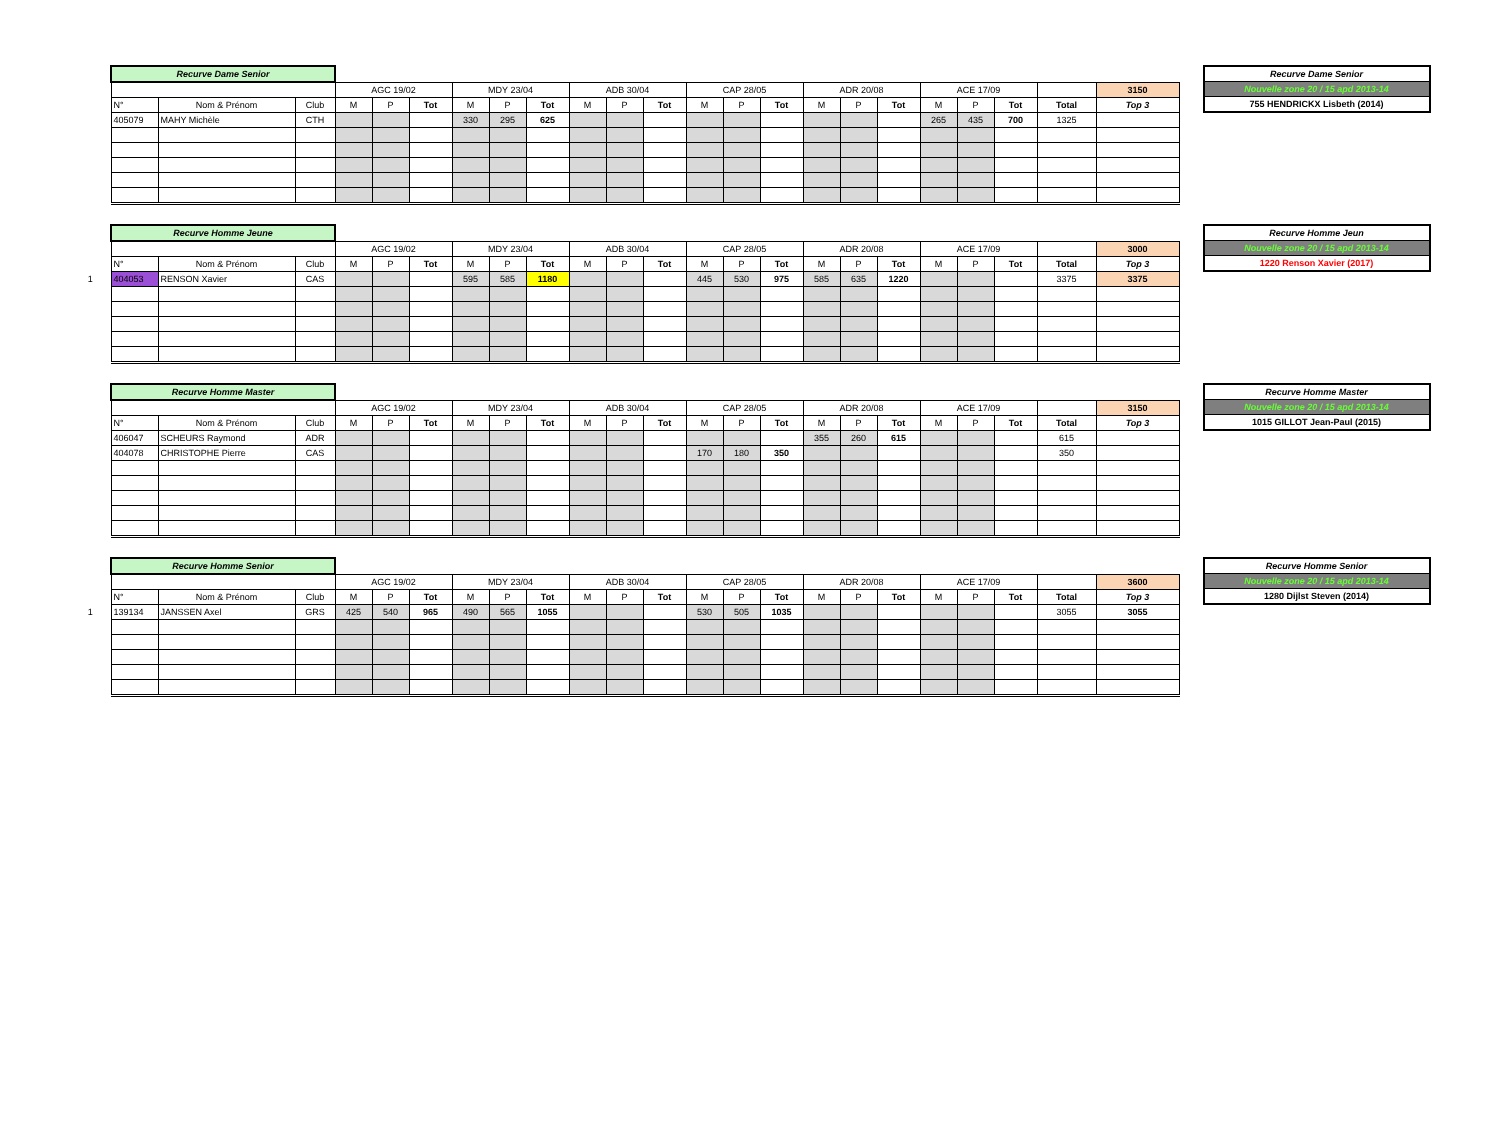| | Recurve Dame Senior | | | | | | | | | | | | | | | | | | | | | | |
| | | | | AGC 19/02 | | | MDY 23/04 | | | ADB 30/04 | | | CAP 28/05 | | | ADR 20/08 | | | ACE 17/09 | | | | 3150 |
| | N° | Nom & Prénom | Club | M | P | Tot | M | P | Tot | M | P | Tot | M | P | Tot | M | P | Tot | M | P | Tot | Total | Top 3 |
| | 405079 | MAHY Michèle | CTH | | | | 330 | 295 | 625 | | | | | | | | | | 265 | 435 | 700 | 1325 | |
Recurve Dame Senior
Nouvelle zone 20 / 15 apd 2013-14
755 HENDRICKX Lisbeth (2014)
| | Recurve Homme Jeune | | | | | | | | | | | | | | | | | | | | | | |
| | | | | AGC 19/02 | | | MDY 23/04 | | | ADB 30/04 | | | CAP 28/05 | | | ADR 20/08 | | | ACE 17/09 | | | | 3000 |
| | N° | Nom & Prénom | Club | M | P | Tot | M | P | Tot | M | P | Tot | M | P | Tot | M | P | Tot | M | P | Tot | Total | Top 3 |
| 1 | 404053 | RENSON Xavier | CAS | | | | 595 | 585 | 1180 | | | | 445 | 530 | 975 | 585 | 635 | 1220 | | | | 3375 | 3375 |
Recurve Homme Jeun
Nouvelle zone 20 / 15 apd 2013-14
1220 Renson Xavier (2017)
| | Recurve Homme Master | | | | | | | | | | | | | | | | | | | | | | |
| | | | | AGC 19/02 | | | MDY 23/04 | | | ADB 30/04 | | | CAP 28/05 | | | ADR 20/08 | | | ACE 17/09 | | | | 3150 |
| | N° | Nom & Prénom | Club | M | P | Tot | M | P | Tot | M | P | Tot | M | P | Tot | M | P | Tot | M | P | Tot | Total | Top 3 |
| | 406047 | SCHEURS Raymond | ADR | | | | | | | | | | | | | 355 | 260 | 615 | | | | 615 | |
| | 404078 | CHRISTOPHE Pierre | CAS | | | | | | | | | | 170 | 180 | 350 | | | | | | | 350 | |
Recurve Homme Master
Nouvelle zone 20 / 15 apd 2013-14
1015 GILLOT Jean-Paul (2015)
| | Recurve Homme Senior | | | | | | | | | | | | | | | | | | | | | | |
| | | | | AGC 19/02 | | | MDY 23/04 | | | ADB 30/04 | | | CAP 28/05 | | | ADR 20/08 | | | ACE 17/09 | | | | 3600 |
| | N° | Nom & Prénom | Club | M | P | Tot | M | P | Tot | M | P | Tot | M | P | Tot | M | P | Tot | M | P | Tot | Total | Top 3 |
| 1 | 139134 | JANSSEN Axel | GRS | 425 | 540 | 965 | 490 | 565 | 1055 | | | | 530 | 505 | 1035 | | | | | | | 3055 | 3055 |
Recurve Homme Senior
Nouvelle zone 20 / 15 apd 2013-14
1280 Dijlst Steven (2014)